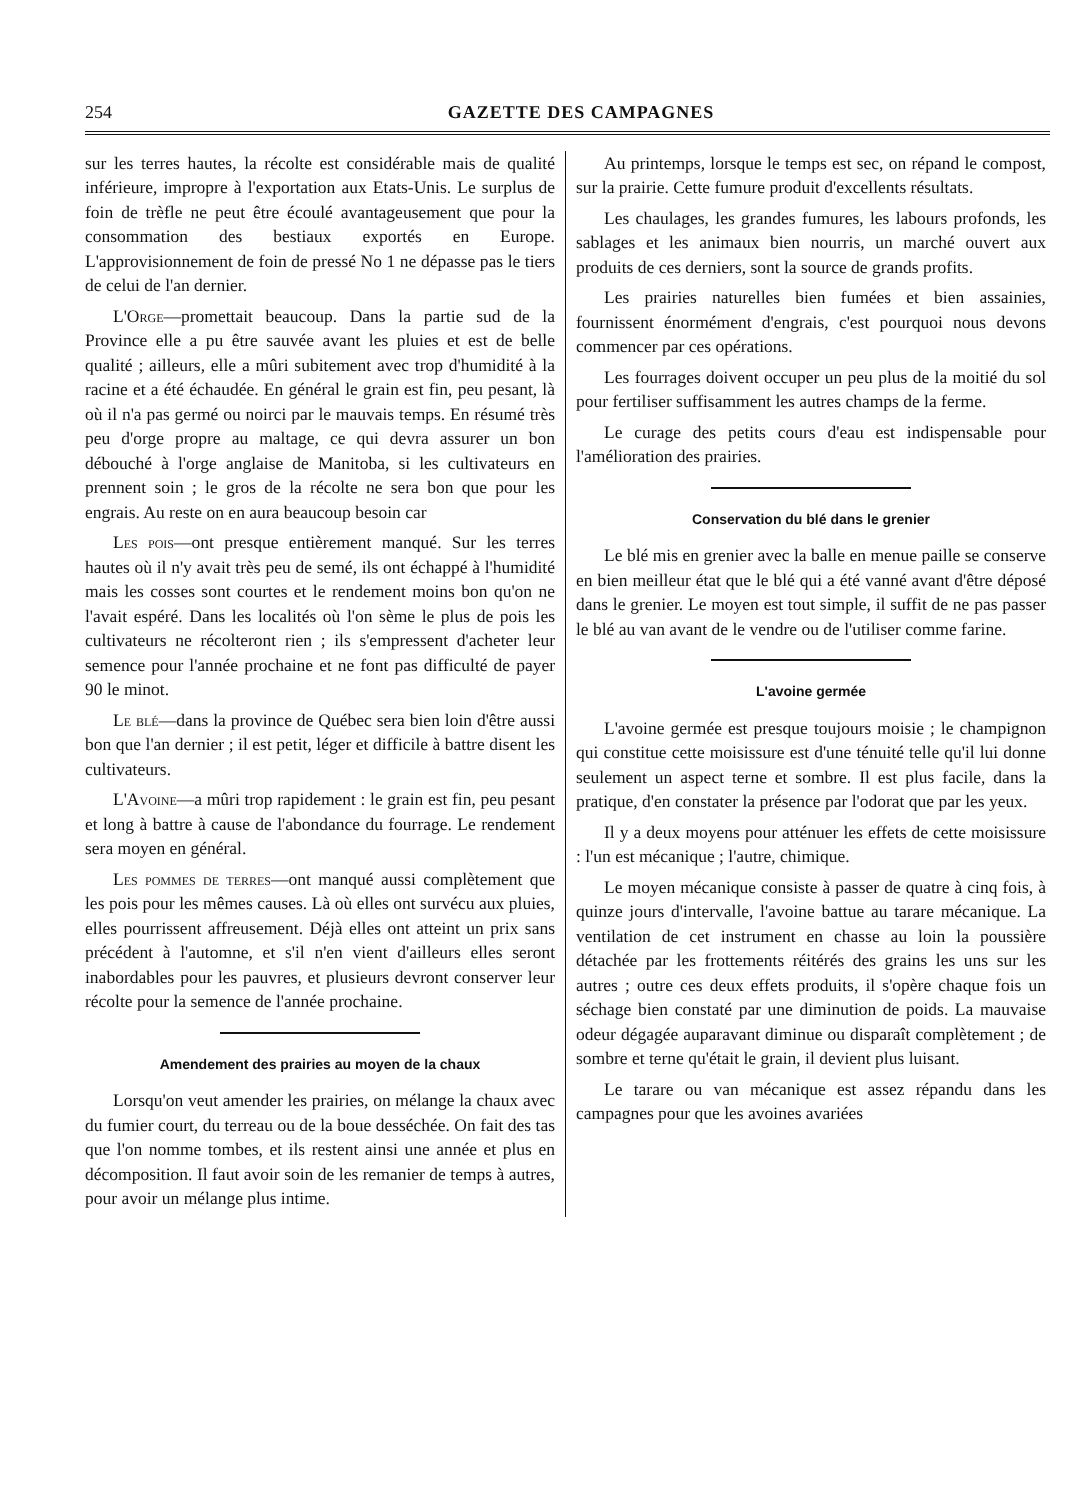254 GAZETTE DES CAMPAGNES
sur les terres hautes, la récolte est considérable mais de qualité inférieure, impropre à l'exportation aux Etats-Unis. Le surplus de foin de trèfle ne peut être écoulé avantageusement que pour la consommation des bestiaux exportés en Europe. L'approvisionnement de foin de pressé No 1 ne dépasse pas le tiers de celui de l'an dernier.
L'Orge—promettait beaucoup. Dans la partie sud de la Province elle a pu être sauvée avant les pluies et est de belle qualité ; ailleurs, elle a mûri subitement avec trop d'humidité à la racine et a été échaudée. En général le grain est fin, peu pesant, là où il n'a pas germé ou noirci par le mauvais temps. En résumé très peu d'orge propre au maltage, ce qui devra assurer un bon débouché à l'orge anglaise de Manitoba, si les cultivateurs en prennent soin ; le gros de la récolte ne sera bon que pour les engrais. Au reste on en aura beaucoup besoin car
Les pois—ont presque entièrement manqué. Sur les terres hautes où il n'y avait très peu de semé, ils ont échappé à l'humidité mais les cosses sont courtes et le rendement moins bon qu'on ne l'avait espéré. Dans les localités où l'on sème le plus de pois les cultivateurs ne récolteront rien ; ils s'empressent d'acheter leur semence pour l'année prochaine et ne font pas difficulté de payer 90 le minot.
Le blé—dans la province de Québec sera bien loin d'être aussi bon que l'an dernier ; il est petit, léger et difficile à battre disent les cultivateurs.
L'Avoine—a mûri trop rapidement : le grain est fin, peu pesant et long à battre à cause de l'abondance du fourrage. Le rendement sera moyen en général.
Les pommes de terres—ont manqué aussi complètement que les pois pour les mêmes causes. Là où elles ont survécu aux pluies, elles pourrissent affreusement. Déjà elles ont atteint un prix sans précédent à l'automne, et s'il n'en vient d'ailleurs elles seront inabordables pour les pauvres, et plusieurs devront conserver leur récolte pour la semence de l'année prochaine.
Amendement des prairies au moyen de la chaux
Lorsqu'on veut amender les prairies, on mélange la chaux avec du fumier court, du terreau ou de la boue desséchée. On fait des tas que l'on nomme tombes, et ils restent ainsi une année et plus en décomposition. Il faut avoir soin de les remanier de temps à autres, pour avoir un mélange plus intime.
Au printemps, lorsque le temps est sec, on répand le compost, sur la prairie. Cette fumure produit d'excellents résultats.
Les chaulages, les grandes fumures, les labours profonds, les sablages et les animaux bien nourris, un marché ouvert aux produits de ces derniers, sont la source de grands profits.
Les prairies naturelles bien fumées et bien assainies, fournissent énormément d'engrais, c'est pourquoi nous devons commencer par ces opérations.
Les fourrages doivent occuper un peu plus de la moitié du sol pour fertiliser suffisamment les autres champs de la ferme.
Le curage des petits cours d'eau est indispensable pour l'amélioration des prairies.
Conservation du blé dans le grenier
Le blé mis en grenier avec la balle en menue paille se conserve en bien meilleur état que le blé qui a été vanné avant d'être déposé dans le grenier. Le moyen est tout simple, il suffit de ne pas passer le blé au van avant de le vendre ou de l'utiliser comme farine.
L'avoine germée
L'avoine germée est presque toujours moisie ; le champignon qui constitue cette moisissure est d'une ténuité telle qu'il lui donne seulement un aspect terne et sombre. Il est plus facile, dans la pratique, d'en constater la présence par l'odorat que par les yeux.
Il y a deux moyens pour atténuer les effets de cette moisissure : l'un est mécanique ; l'autre, chimique.
Le moyen mécanique consiste à passer de quatre à cinq fois, à quinze jours d'intervalle, l'avoine battue au tarare mécanique. La ventilation de cet instrument en chasse au loin la poussière détachée par les frottements réitérés des grains les uns sur les autres ; outre ces deux effets produits, il s'opère chaque fois un séchage bien constaté par une diminution de poids. La mauvaise odeur dégagée auparavant diminue ou disparaît complètement ; de sombre et terne qu'était le grain, il devient plus luisant.
Le tarare ou van mécanique est assez répandu dans les campagnes pour que les avoines avariées